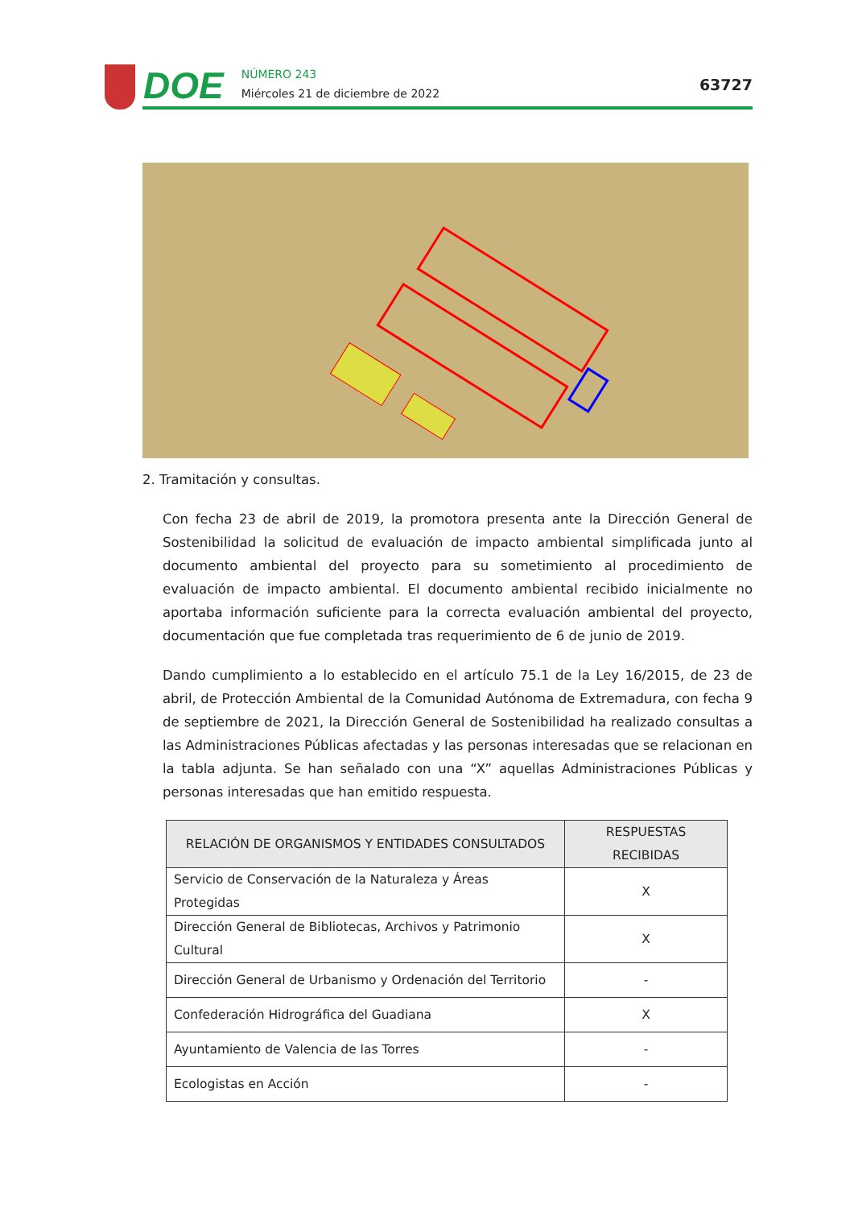DOE
NÚMERO 243
Miércoles 21 de diciembre de 2022
63727
2. Tramitación y consultas.
Con fecha 23 de abril de 2019, la promotora presenta ante la Dirección General de Sostenibilidad la solicitud de evaluación de impacto ambiental simplificada junto al documento ambiental del proyecto para su sometimiento al procedimiento de evaluación de impacto ambiental. El documento ambiental recibido inicialmente no aportaba información suficiente para la correcta evaluación ambiental del proyecto, documentación que fue completada tras requerimiento de 6 de junio de 2019.
Dando cumplimiento a lo establecido en el artículo 75.1 de la Ley 16/2015, de 23 de abril, de Protección Ambiental de la Comunidad Autónoma de Extremadura, con fecha 9 de septiembre de 2021, la Dirección General de Sostenibilidad ha realizado consultas a las Administraciones Públicas afectadas y las personas interesadas que se relacionan en la tabla adjunta. Se han señalado con una “X” aquellas Administraciones Públicas y personas interesadas que han emitido respuesta.
| RELACIÓN DE ORGANISMOS Y ENTIDADES CONSULTADOS | RESPUESTAS RECIBIDAS |
| --- | --- |
| Servicio de Conservación de la Naturaleza y Áreas Protegidas | X |
| Dirección General de Bibliotecas, Archivos y Patrimonio Cultural | X |
| Dirección General de Urbanismo y Ordenación del Territorio | - |
| Confederación Hidrográfica del Guadiana | X |
| Ayuntamiento de Valencia de las Torres | - |
| Ecologistas en Acción | - |